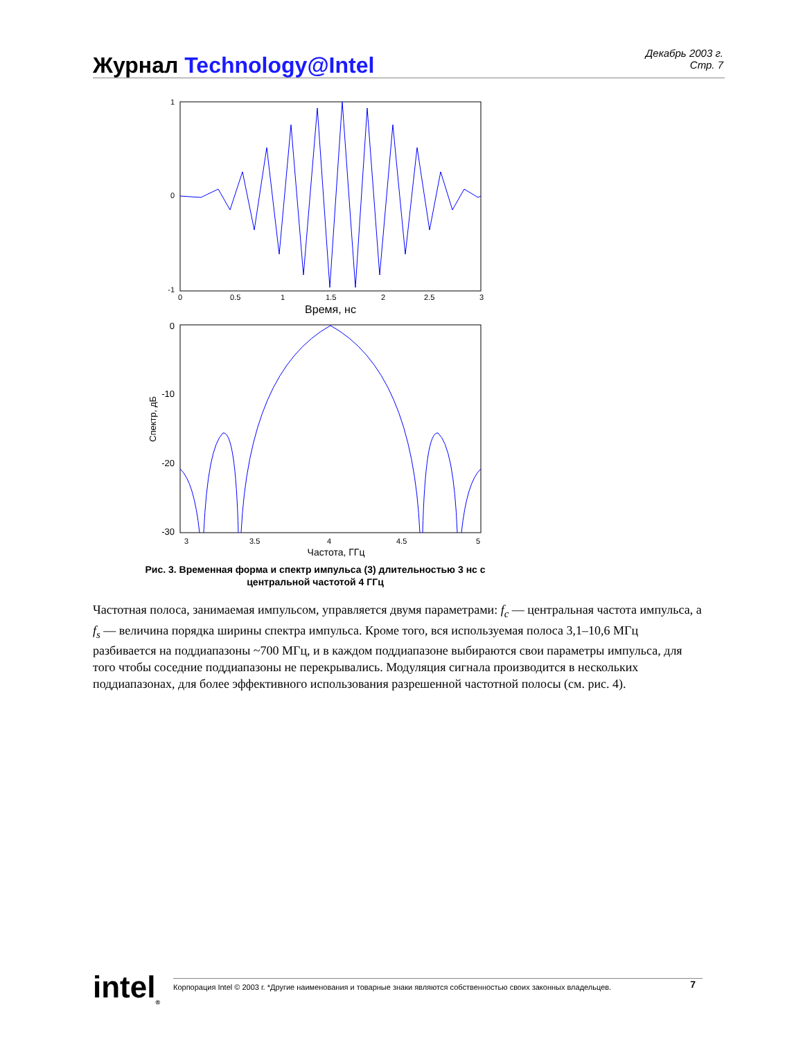Журнал Technology@Intel
Декабрь 2003 г.
Стр. 7
1
0
-1
0
0.5
1
1.5
2
2.5
3
Время, нс
0
-10
-20
-30
3
3.5
4
4.5
5
Частота, ГГц
Спектр, дБ
Рис. 3. Временная форма и спектр импульса (3) длительностью 3 нс с центральной частотой 4 ГГц
Частотная полоса, занимаемая импульсом, управляется двумя параметрами: f<sub>c</sub> — центральная частота импульса, а f<sub>s</sub> — величина порядка ширины спектра импульса. Кроме того, вся используемая полоса 3,1–10,6 МГц разбивается на поддиапазоны ~700 МГц, и в каждом поддиапазоне выбираются свои параметры импульса, для того чтобы соседние поддиапазоны не перекрывались. Модуляция сигнала производится в нескольких поддиапазонах, для более эффективного использования разрешенной частотной полосы (см. рис. 4).
intel<sub>®</sub>
Корпорация Intel © 2003 г. *Другие наименования и товарные знаки являются собственностью своих законных владельцев. 7